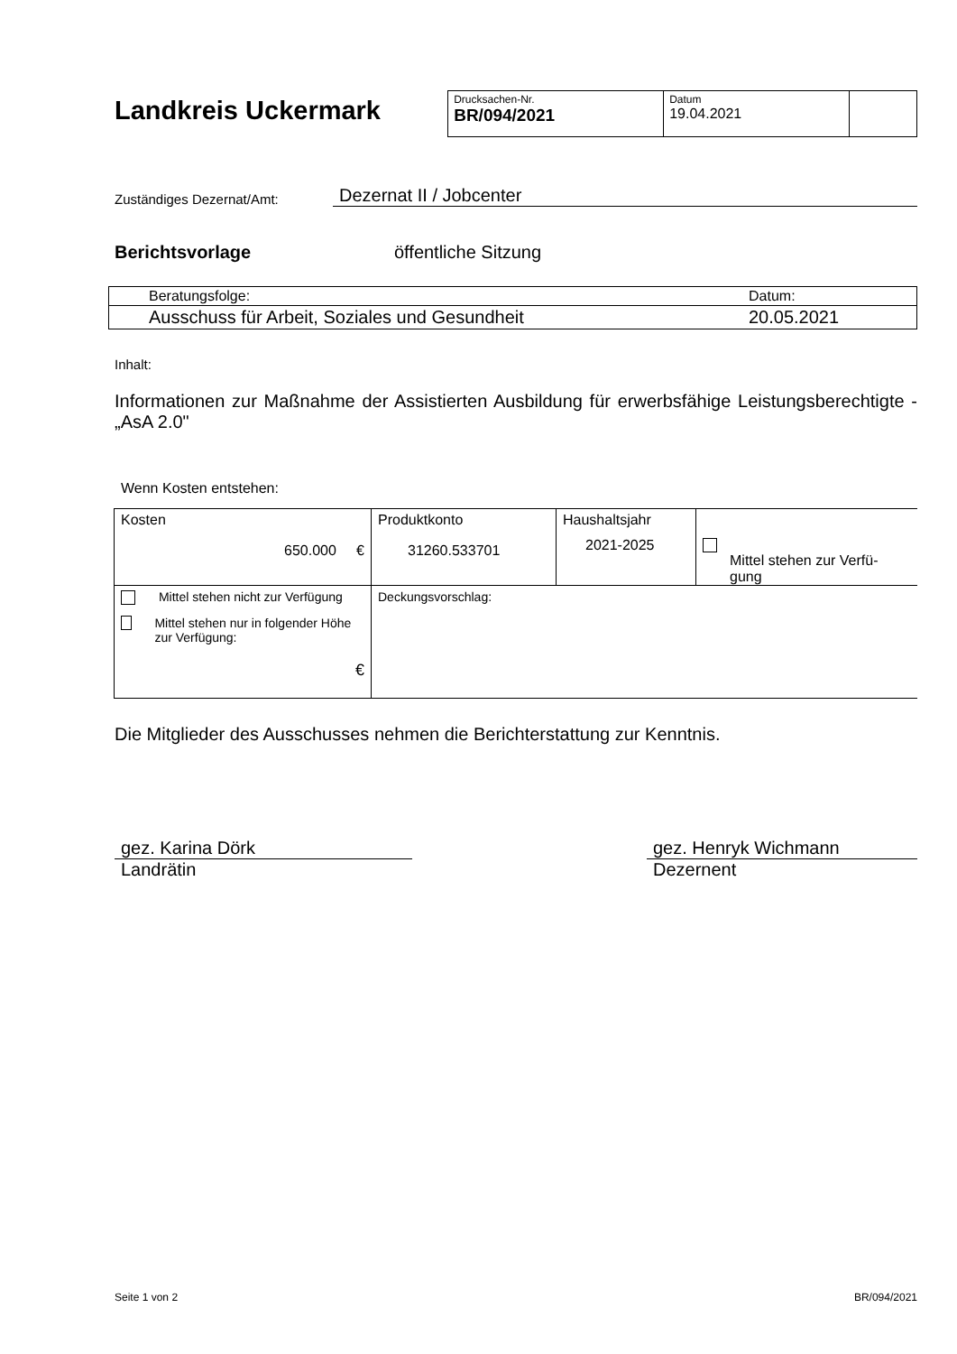Landkreis Uckermark
| Drucksachen-Nr. BR/094/2021 | Datum 19.04.2021 | |
Zuständiges Dezernat/Amt: Dezernat II / Jobcenter
Berichtsvorlage öffentliche Sitzung
| Beratungsfolge: | Datum: |
| Ausschuss für Arbeit, Soziales und Gesundheit | 20.05.2021 |
Inhalt:
Informationen zur Maßnahme der Assistierten Ausbildung für erwerbsfähige Leistungsberechtigte - „AsA 2.0"
Wenn Kosten entstehen:
| Kosten 650.000 € | Produktkonto 31260.533701 | Haushaltsjahr 2021-2025 | Mittel stehen zur Verfü-gung |
| Mittel stehen nicht zur Verfügung Mittel stehen nur in folgender Höhe zur Verfügung: € | Deckungsvorschlag: | | |
Die Mitglieder des Ausschusses nehmen die Berichterstattung zur Kenntnis.
gez. Karina Dörk
Landrätin
gez. Henryk Wichmann
Dezernent
Seite 1 von 2 BR/094/2021